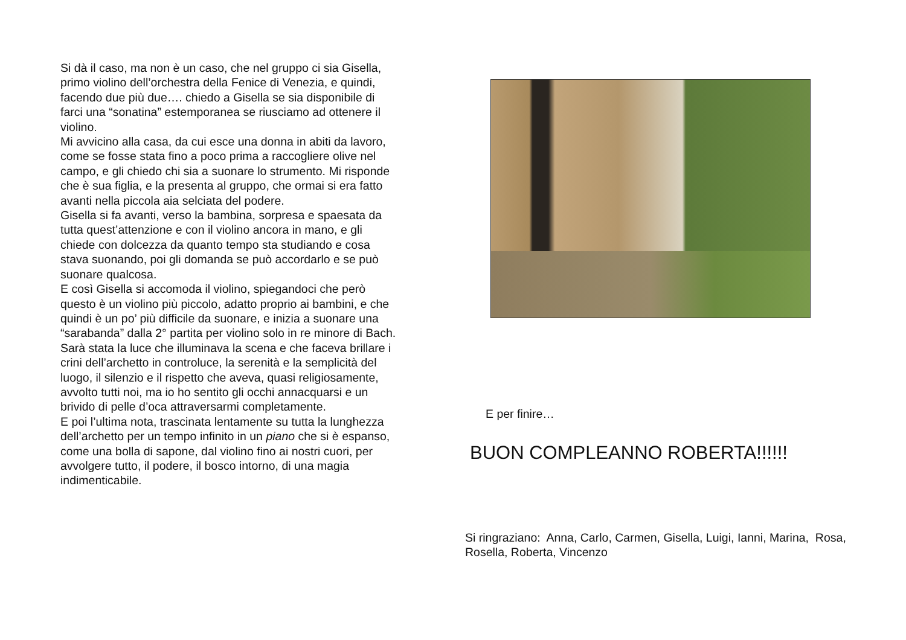Si dà il caso, ma non è un caso, che nel gruppo ci sia Gisella, primo violino dell’orchestra della Fenice di Venezia, e quindi, facendo due più due…. chiedo a Gisella se sia disponibile di farci una “sonatina” estemporanea se riusciamo ad ottenere il violino.
Mi avvicino alla casa, da cui esce una donna in abiti da lavoro, come se fosse stata fino a poco prima a raccogliere olive nel campo, e gli chiedo chi sia a suonare lo strumento. Mi risponde che è sua figlia, e la presenta al gruppo, che ormai si era fatto avanti nella piccola aia selciata del podere.
Gisella si fa avanti, verso la bambina, sorpresa e spaesata da tutta quest’attenzione e con il violino ancora in mano, e gli chiede con dolcezza da quanto tempo sta studiando e cosa stava suonando, poi gli domanda se può accordarlo e se può suonare qualcosa.
E così Gisella si accomoda il violino, spiegandoci che però questo è un violino più piccolo, adatto proprio ai bambini, e che quindi è un po’ più difficile da suonare, e inizia a suonare una “sarabanda” dalla 2° partita per violino solo in re minore di Bach.
Sarà stata la luce che illuminava la scena e che faceva brillare i crini dell’archetto in controluce, la serenità e la semplicità del luogo, il silenzio e il rispetto che aveva, quasi religiosamente, avvolto tutti noi, ma io ho sentito gli occhi annacquarsi e un brivido di pelle d’oca attraversarmi completamente.
E poi l’ultima nota, trascinata lentamente su tutta la lunghezza dell’archetto per un tempo infinito in un piano che si è espanso, come una bolla di sapone, dal violino fino ai nostri cuori, per avvolgere tutto, il podere, il bosco intorno, di una magia indimenticabile.
E per finire…
BUON COMPLEANNO ROBERTA!!!!!!
Si ringraziano: Anna, Carlo, Carmen, Gisella, Luigi, Ianni, Marina, Rosa, Rosella, Roberta, Vincenzo